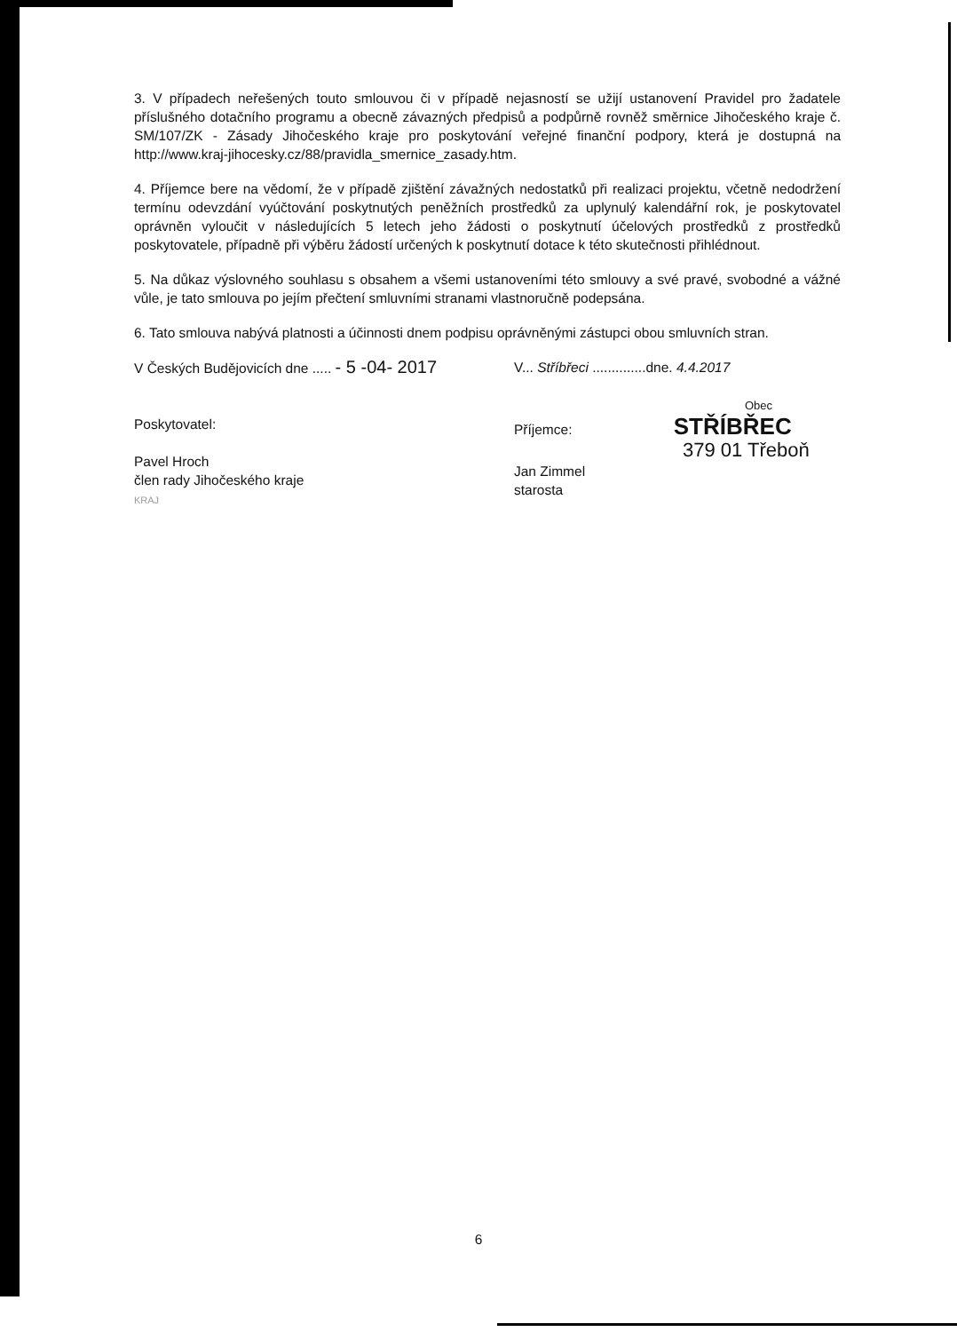3. V případech neřešených touto smlouvou či v případě nejasností se užijí ustanovení Pravidel pro žadatele příslušného dotačního programu a obecně závazných předpisů a podpůrně rovněž směrnice Jihočeského kraje č. SM/107/ZK - Zásady Jihočeského kraje pro poskytování veřejné finanční podpory, která je dostupná na http://www.kraj-jihocesky.cz/88/pravidla_smernice_zasady.htm.
4. Příjemce bere na vědomí, že v případě zjištění závažných nedostatků při realizaci projektu, včetně nedodržení termínu odevzdání vyúčtování poskytnutých peněžních prostředků za uplynulý kalendářní rok, je poskytovatel oprávněn vyloučit v následujících 5 letech jeho žádosti o poskytnutí účelových prostředků z prostředků poskytovatele, případně při výběru žádostí určených k poskytnutí dotace k této skutečnosti přihlédnout.
5. Na důkaz výslovného souhlasu s obsahem a všemi ustanoveními této smlouvy a své pravé, svobodné a vážné vůle, je tato smlouva po jejím přečtení smluvními stranami vlastnoručně podepsána.
6. Tato smlouva nabývá platnosti a účinnosti dnem podpisu oprávněnými zástupci obou smluvních stran.
V Českých Budějovicích dne ..... - 5 -04- 2017
Poskytovatel:
Pavel Hroch
člen rady Jihočeského kraje
KRAJ
V... Stříbřeci ..............dne. 4.4.2017
Obec
Příjemce: STŘÍBŘEC
379 01 Třeboň
Jan Zimmel
starosta
6